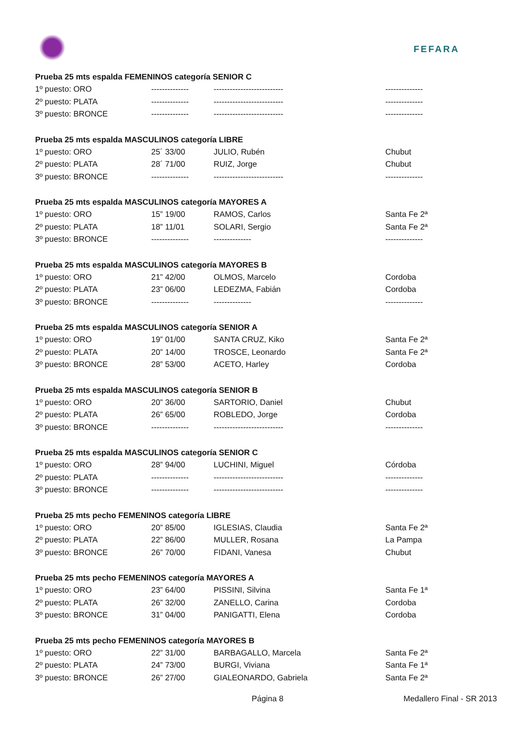FEFARA
Prueba 25 mts espalda FEMENINOS categoría SENIOR C
| 1º puesto: ORO | -------------- | -------------------------- | -------------- |
| 2º puesto: PLATA | -------------- | -------------------------- | -------------- |
| 3º puesto: BRONCE | -------------- | -------------------------- | -------------- |
Prueba 25 mts espalda MASCULINOS categoría LIBRE
| 1º puesto: ORO | 25´ 33/00 | JULIO, Rubén | Chubut |
| 2º puesto: PLATA | 28´ 71/00 | RUIZ, Jorge | Chubut |
| 3º puesto: BRONCE | -------------- | -------------------------- | -------------- |
Prueba 25 mts espalda MASCULINOS categoría MAYORES A
| 1º puesto: ORO | 15” 19/00 | RAMOS, Carlos | Santa Fe 2ª |
| 2º puesto: PLATA | 18” 11/01 | SOLARI, Sergio | Santa Fe 2ª |
| 3º puesto: BRONCE | -------------- | -------------- | -------------- |
Prueba 25 mts espalda MASCULINOS categoría MAYORES B
| 1º puesto: ORO | 21” 42/00 | OLMOS, Marcelo | Cordoba |
| 2º puesto: PLATA | 23” 06/00 | LEDEZMA, Fabián | Cordoba |
| 3º puesto: BRONCE | -------------- | -------------- | -------------- |
Prueba 25 mts espalda MASCULINOS categoría SENIOR A
| 1º puesto: ORO | 19” 01/00 | SANTA CRUZ, Kiko | Santa Fe 2ª |
| 2º puesto: PLATA | 20” 14/00 | TROSCE, Leonardo | Santa Fe 2ª |
| 3º puesto: BRONCE | 28” 53/00 | ACETO, Harley | Cordoba |
Prueba 25 mts espalda MASCULINOS categoría SENIOR B
| 1º puesto: ORO | 20” 36/00 | SARTORIO, Daniel | Chubut |
| 2º puesto: PLATA | 26” 65/00 | ROBLEDO, Jorge | Cordoba |
| 3º puesto: BRONCE | -------------- | -------------------------- | -------------- |
Prueba 25 mts espalda MASCULINOS categoría SENIOR C
| 1º puesto: ORO | 28” 94/00 | LUCHINI, Miguel | Córdoba |
| 2º puesto: PLATA | -------------- | -------------------------- | -------------- |
| 3º puesto: BRONCE | -------------- | -------------------------- | -------------- |
Prueba 25 mts pecho FEMENINOS categoría LIBRE
| 1º puesto: ORO | 20” 85/00 | IGLESIAS, Claudia | Santa Fe 2ª |
| 2º puesto: PLATA | 22” 86/00 | MULLER, Rosana | La Pampa |
| 3º puesto: BRONCE | 26” 70/00 | FIDANI, Vanesa | Chubut |
Prueba 25 mts pecho FEMENINOS categoría MAYORES A
| 1º puesto: ORO | 23” 64/00 | PISSINI, Silvina | Santa Fe 1ª |
| 2º puesto: PLATA | 26” 32/00 | ZANELLO, Carina | Cordoba |
| 3º puesto: BRONCE | 31” 04/00 | PANIGATTI, Elena | Cordoba |
Prueba 25 mts pecho FEMENINOS categoría MAYORES B
| 1º puesto: ORO | 22” 31/00 | BARBAGALLO, Marcela | Santa Fe 2ª |
| 2º puesto: PLATA | 24” 73/00 | BURGI, Viviana | Santa Fe 1ª |
| 3º puesto: BRONCE | 26” 27/00 | GIALEONARDO, Gabriela | Santa Fe 2ª |
Página 8 Medallero Final - SR 2013